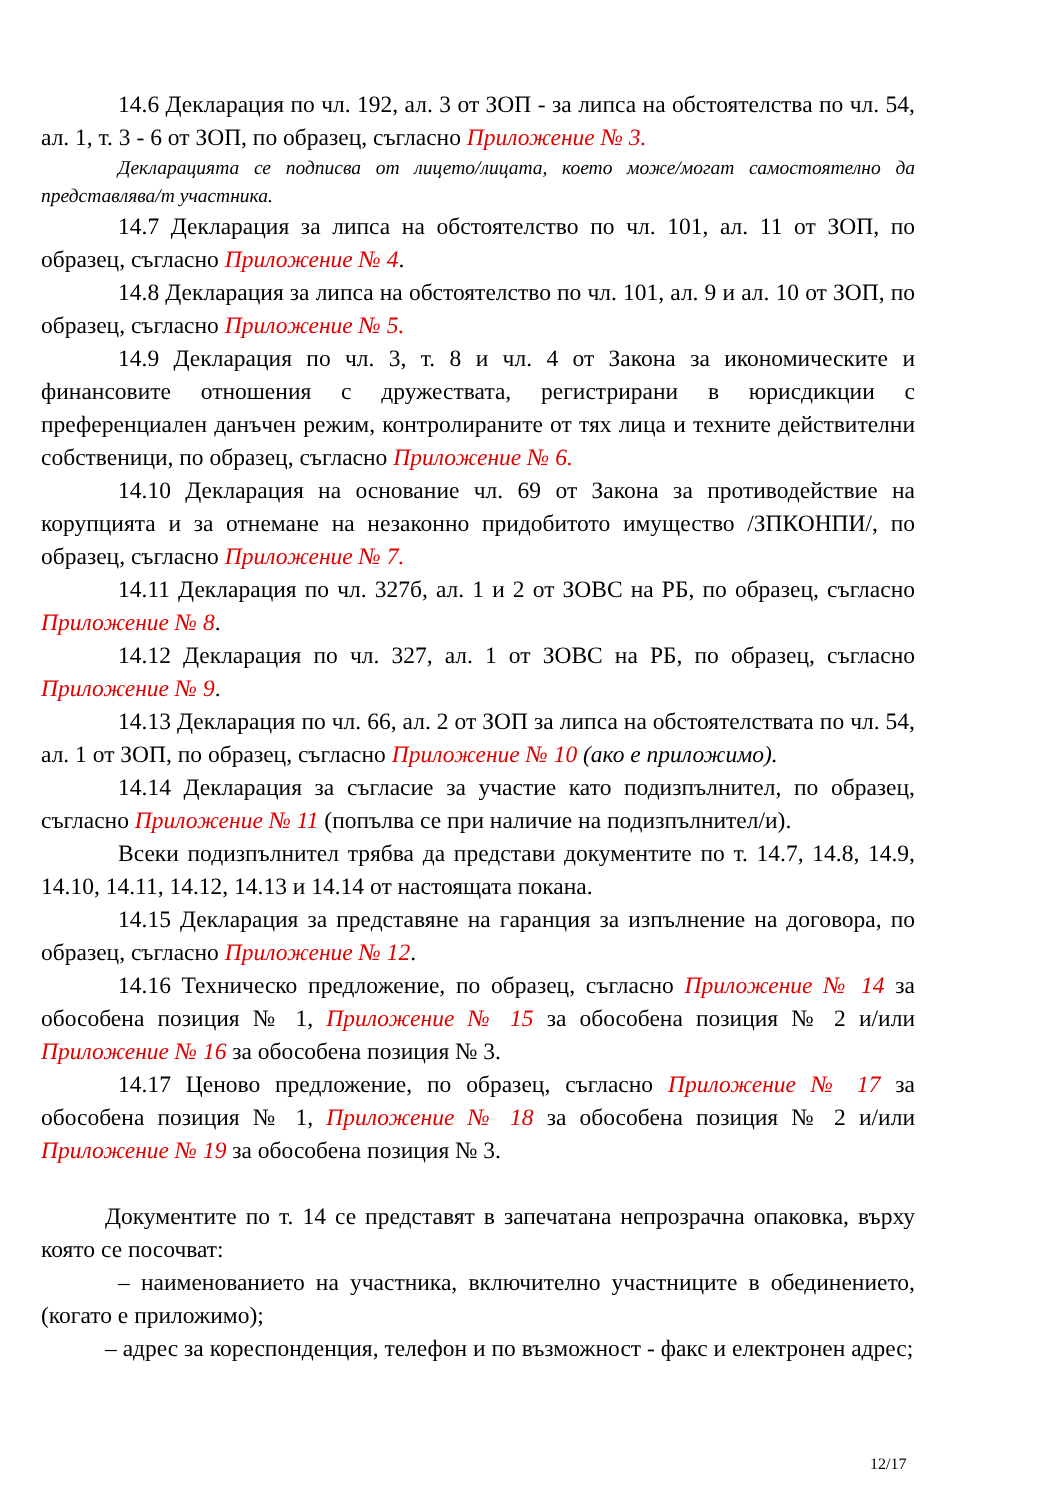14.6 Декларация по чл. 192, ал. 3 от ЗОП - за липса на обстоятелства по чл. 54, ал. 1, т. 3 - 6 от ЗОП, по образец, съгласно Приложение № 3.
Декларацията се подписва от лицето/лицата, което може/могат самостоятелно да представлява/т участника.
14.7 Декларация за липса на обстоятелство по чл. 101, ал. 11 от ЗОП, по образец, съгласно Приложение № 4.
14.8 Декларация за липса на обстоятелство по чл. 101, ал. 9 и ал. 10 от ЗОП, по образец, съгласно Приложение № 5.
14.9 Декларация по чл. 3, т. 8 и чл. 4 от Закона за икономическите и финансовите отношения с дружествата, регистрирани в юрисдикции с преференциален данъчен режим, контролираните от тях лица и техните действителни собственици, по образец, съгласно Приложение № 6.
14.10 Декларация на основание чл. 69 от Закона за противодействие на корупцията и за отнемане на незаконно придобитото имущество /ЗПКОНПИ/, по образец, съгласно Приложение № 7.
14.11 Декларация по чл. 327б, ал. 1 и 2 от ЗОВС на РБ, по образец, съгласно Приложение № 8.
14.12 Декларация по чл. 327, ал. 1 от ЗОВС на РБ, по образец, съгласно Приложение № 9.
14.13 Декларация по чл. 66, ал. 2 от ЗОП за липса на обстоятелствата по чл. 54, ал. 1 от ЗОП, по образец, съгласно Приложение № 10 (ако е приложимо).
14.14 Декларация за съгласие за участие като подизпълнител, по образец, съгласно Приложение № 11 (попълва се при наличие на подизпълнител/и).
Всеки подизпълнител трябва да представи документите по т. 14.7, 14.8, 14.9, 14.10, 14.11, 14.12, 14.13 и 14.14 от настоящата покана.
14.15 Декларация за представяне на гаранция за изпълнение на договора, по образец, съгласно Приложение № 12.
14.16 Техническо предложение, по образец, съгласно Приложение № 14 за обособена позиция № 1, Приложение № 15 за обособена позиция № 2 и/или Приложение № 16 за обособена позиция № 3.
14.17 Ценово предложение, по образец, съгласно Приложение № 17 за обособена позиция № 1, Приложение № 18 за обособена позиция № 2 и/или Приложение № 19 за обособена позиция № 3.
Документите по т. 14 се представят в запечатана непрозрачна опаковка, върху която се посочват:
– наименованието на участника, включително участниците в обединението, (когато е приложимо);
– адрес за кореспонденция, телефон и по възможност - факс и електронен адрес;
12/17